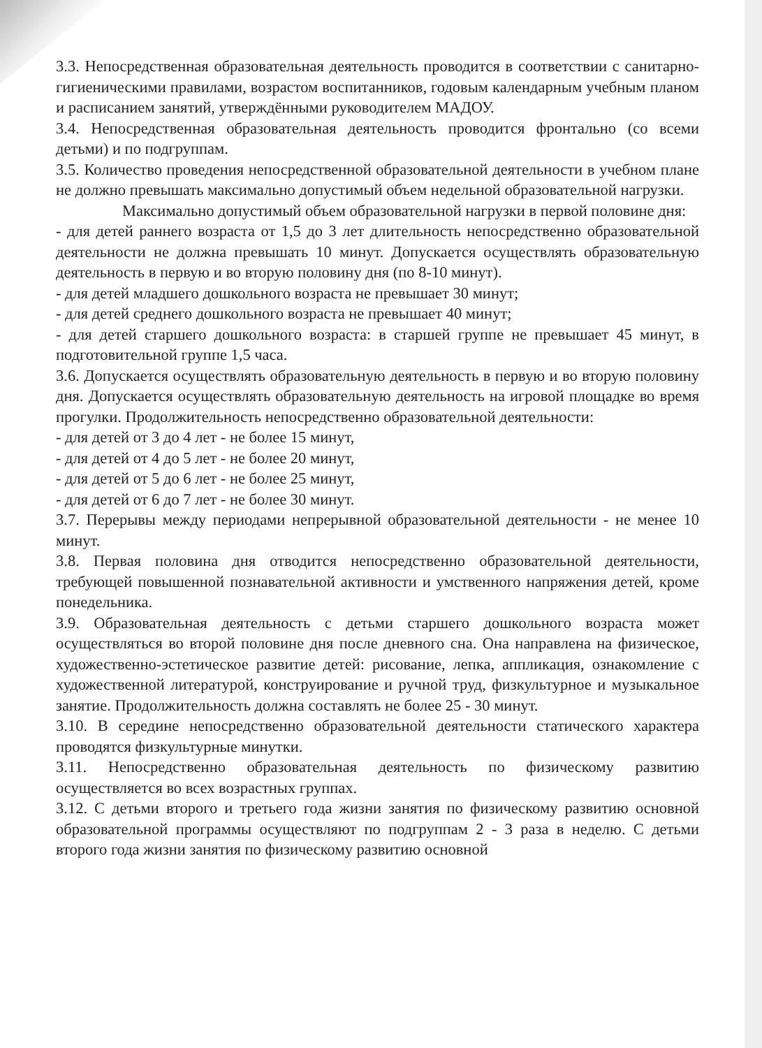3.3. Непосредственная образовательная деятельность проводится в соответствии с санитарно-гигиеническими правилами, возрастом воспитанников, годовым календарным учебным планом и расписанием занятий, утверждёнными руководителем МАДОУ.
3.4. Непосредственная образовательная деятельность проводится фронтально (со всеми детьми) и по подгруппам.
3.5. Количество проведения непосредственной образовательной деятельности в учебном плане не должно превышать максимально допустимый объем недельной образовательной нагрузки.
Максимально допустимый объем образовательной нагрузки в первой половине дня:
- для детей раннего возраста от 1,5 до 3 лет длительность непосредственно образовательной деятельности не должна превышать 10 минут. Допускается осуществлять образовательную деятельность в первую и во вторую половину дня (по 8-10 минут).
- для детей младшего дошкольного возраста не превышает 30 минут;
- для детей среднего дошкольного возраста не превышает 40 минут;
- для детей старшего дошкольного возраста: в старшей группе не превышает 45 минут, в подготовительной группе 1,5 часа.
3.6. Допускается осуществлять образовательную деятельность в первую и во вторую половину дня. Допускается осуществлять образовательную деятельность на игровой площадке во время прогулки. Продолжительность непосредственно образовательной деятельности:
- для детей от 3 до 4 лет - не более 15 минут,
- для детей от 4 до 5 лет - не более 20 минут,
- для детей от 5 до 6 лет - не более 25 минут,
- для детей от 6 до 7 лет - не более 30 минут.
3.7. Перерывы между периодами непрерывной образовательной деятельности - не менее 10 минут.
3.8. Первая половина дня отводится непосредственно образовательной деятельности, требующей повышенной познавательной активности и умственного напряжения детей, кроме понедельника.
3.9. Образовательная деятельность с детьми старшего дошкольного возраста может осуществляться во второй половине дня после дневного сна. Она направлена на физическое, художественно-эстетическое развитие детей: рисование, лепка, аппликация, ознакомление с художественной литературой, конструирование и ручной труд, физкультурное и музыкальное занятие. Продолжительность должна составлять не более 25 - 30 минут.
3.10. В середине непосредственно образовательной деятельности статического характера проводятся физкультурные минутки.
3.11. Непосредственно образовательная деятельность по физическому развитию осуществляется во всех возрастных группах.
3.12. С детьми второго и третьего года жизни занятия по физическому развитию основной образовательной программы осуществляют по подгруппам 2 - 3 раза в неделю. С детьми второго года жизни занятия по физическому развитию основной